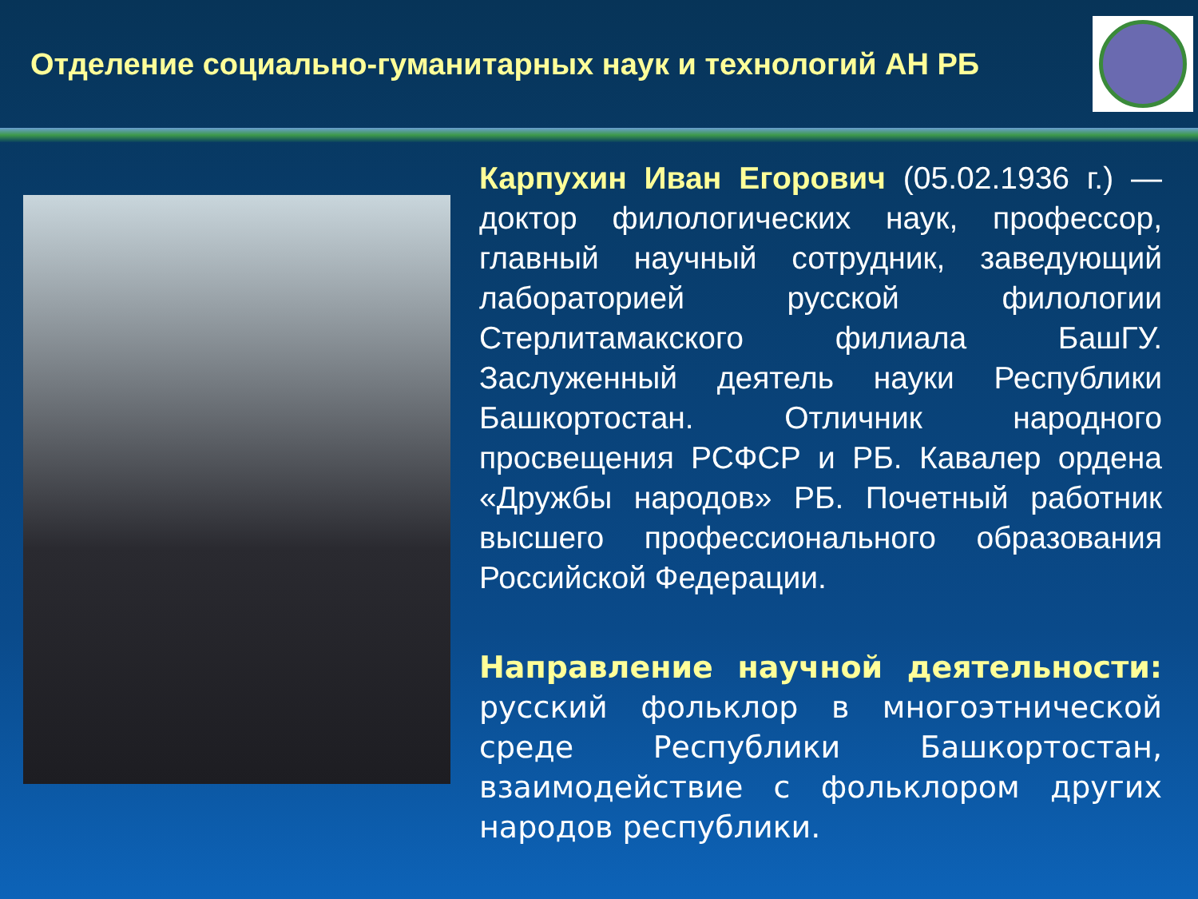Отделение социально-гуманитарных наук и технологий АН РБ
Карпухин Иван Егорович (05.02.1936 г.) — доктор филологических наук, профессор, главный научный сотрудник, заведующий лабораторией русской филологии Стерлитамакского филиала БашГУ. Заслуженный деятель науки Республики Башкортостан. Отличник народного просвещения РСФСР и РБ. Кавалер ордена «Дружбы народов» РБ. Почетный работник высшего профессионального образования Российской Федерации.
Направление научной деятельности: русский фольклор в многоэтнической среде Республики Башкортостан, взаимодействие с фольклором других народов республики.